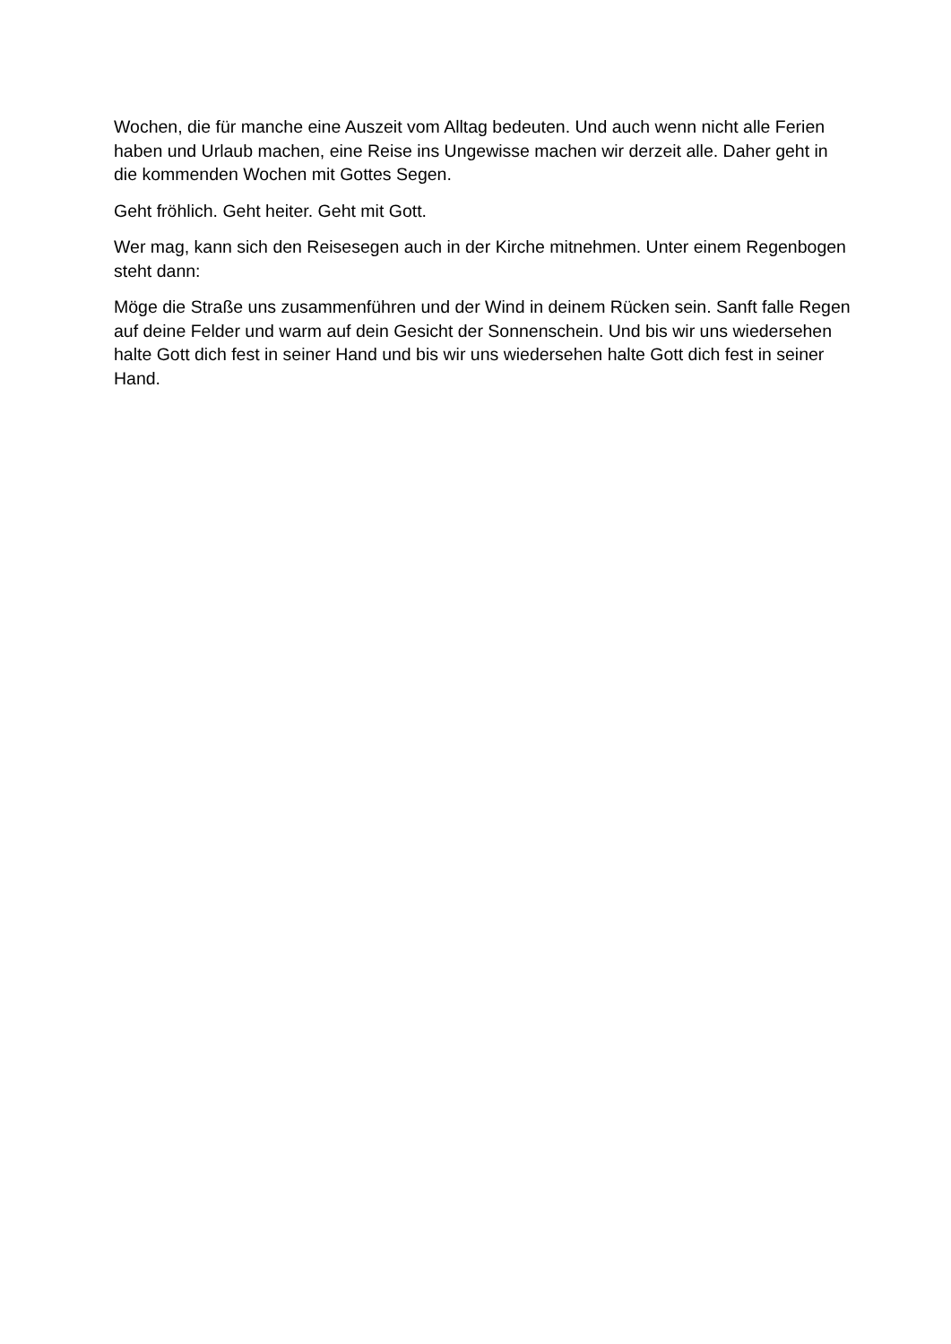Wochen, die für manche eine Auszeit vom Alltag bedeuten. Und auch wenn nicht alle Ferien haben und Urlaub machen, eine Reise ins Ungewisse machen wir derzeit alle. Daher geht in die kommenden Wochen mit Gottes Segen.
Geht fröhlich. Geht heiter. Geht mit Gott.
Wer mag, kann sich den Reisesegen auch in der Kirche mitnehmen. Unter einem Regenbogen steht dann:
Möge die Straße uns zusammenführen und der Wind in deinem Rücken sein. Sanft falle Regen auf deine Felder und warm auf dein Gesicht der Sonnenschein. Und bis wir uns wiedersehen halte Gott dich fest in seiner Hand und bis wir uns wiedersehen halte Gott dich fest in seiner Hand.